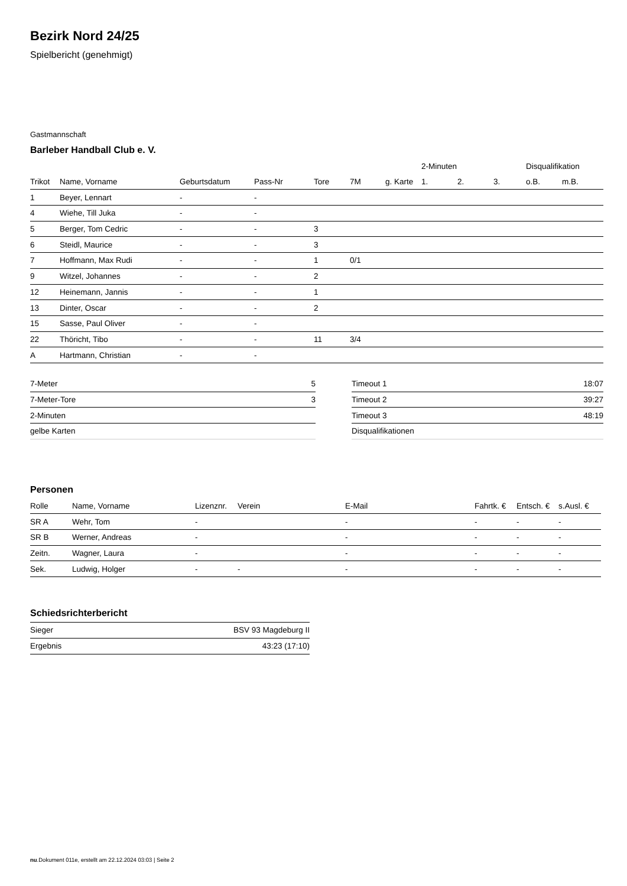Bezirk Nord 24/25
Spielbericht (genehmigt)
Gastmannschaft
Barleber Handball Club e. V.
| | | | | | | | 2-Minuten | | | Disqualifikation | |
| --- | --- | --- | --- | --- | --- | --- | --- | --- | --- | --- | --- |
| Trikot | Name, Vorname | Geburtsdatum | Pass-Nr | Tore | 7M | g. Karte | 1. | 2. | 3. | o.B. | m.B. |
| 1 | Beyer, Lennart | - | - | | | | | | | | |
| 4 | Wiehe, Till Juka | - | - | | | | | | | | |
| 5 | Berger, Tom Cedric | - | - | 3 | | | | | | | |
| 6 | Steidl, Maurice | - | - | 3 | | | | | | | |
| 7 | Hoffmann, Max Rudi | - | - | 1 | 0/1 | | | | | | |
| 9 | Witzel, Johannes | - | - | 2 | | | | | | | |
| 12 | Heinemann, Jannis | - | - | 1 | | | | | | | |
| 13 | Dinter, Oscar | - | - | 2 | | | | | | | |
| 15 | Sasse, Paul Oliver | - | - | | | | | | | | |
| 22 | Thöricht, Tibo | - | - | 11 | 3/4 | | | | | | |
| A | Hartmann, Christian | - | - | | | | | | | | |
| 7-Meter | 5 |
| 7-Meter-Tore | 3 |
| 2-Minuten | |
| gelbe Karten | |
| Timeout 1 | 18:07 |
| Timeout 2 | 39:27 |
| Timeout 3 | 48:19 |
| Disqualifikationen | |
Personen
| Rolle | Name, Vorname | Lizenznr. | Verein | E-Mail | Fahrtk. € | Entsch. € | s.Ausl. € |
| --- | --- | --- | --- | --- | --- | --- | --- |
| SR A | Wehr, Tom | - | | - | - | - | - |
| SR B | Werner, Andreas | - | | - | - | - | - |
| Zeitn. | Wagner, Laura | - | | - | - | - | - |
| Sek. | Ludwig, Holger | - | - | - | - | - | - |
Schiedsrichterbericht
| Sieger | BSV 93 Magdeburg II |
| Ergebnis | 43:23 (17:10) |
nu.Dokument 011e, erstellt am 22.12.2024 03:03 | Seite 2